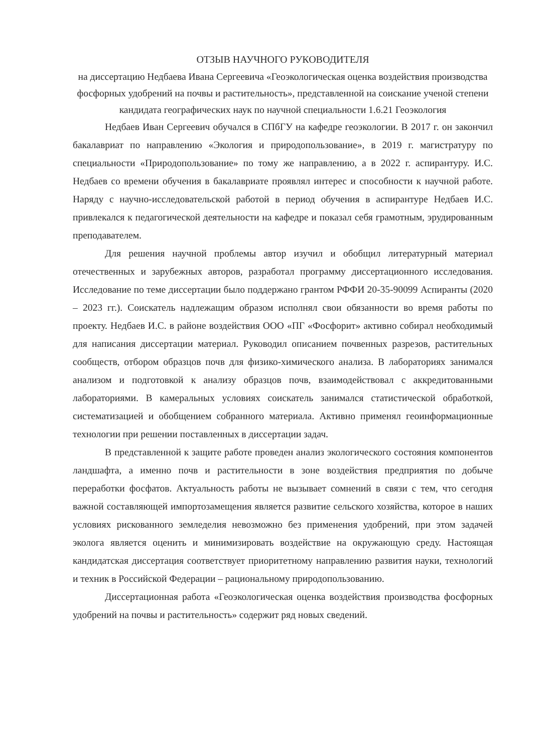ОТЗЫВ НАУЧНОГО РУКОВОДИТЕЛЯ
на диссертацию Недбаева Ивана Сергеевича «Геоэкологическая оценка воздействия производства фосфорных удобрений на почвы и растительность», представленной на соискание ученой степени кандидата географических наук по научной специальности 1.6.21 Геоэкология
Недбаев Иван Сергеевич обучался в СПбГУ на кафедре геоэкологии. В 2017 г. он закончил бакалавриат по направлению «Экология и природопользование», в 2019 г. магистратуру по специальности «Природопользование» по тому же направлению, а в 2022 г. аспирантуру. И.С. Недбаев со времени обучения в бакалавриате проявлял интерес и способности к научной работе. Наряду с научно-исследовательской работой в период обучения в аспирантуре Недбаев И.С. привлекался к педагогической деятельности на кафедре и показал себя грамотным, эрудированным преподавателем.
Для решения научной проблемы автор изучил и обобщил литературный материал отечественных и зарубежных авторов, разработал программу диссертационного исследования. Исследование по теме диссертации было поддержано грантом РФФИ 20-35-90099 Аспиранты (2020 – 2023 гг.). Соискатель надлежащим образом исполнял свои обязанности во время работы по проекту. Недбаев И.С. в районе воздействия ООО «ПГ «Фосфорит» активно собирал необходимый для написания диссертации материал. Руководил описанием почвенных разрезов, растительных сообществ, отбором образцов почв для физико-химического анализа. В лабораториях занимался анализом и подготовкой к анализу образцов почв, взаимодействовал с аккредитованными лабораториями. В камеральных условиях соискатель занимался статистической обработкой, систематизацией и обобщением собранного материала. Активно применял геоинформационные технологии при решении поставленных в диссертации задач.
В представленной к защите работе проведен анализ экологического состояния компонентов ландшафта, а именно почв и растительности в зоне воздействия предприятия по добыче переработки фосфатов. Актуальность работы не вызывает сомнений в связи с тем, что сегодня важной составляющей импортозамещения является развитие сельского хозяйства, которое в наших условиях рискованного земледелия невозможно без применения удобрений, при этом задачей эколога является оценить и минимизировать воздействие на окружающую среду. Настоящая кандидатская диссертация соответствует приоритетному направлению развития науки, технологий и техник в Российской Федерации – рациональному природопользованию.
Диссертационная работа «Геоэкологическая оценка воздействия производства фосфорных удобрений на почвы и растительность» содержит ряд новых сведений.